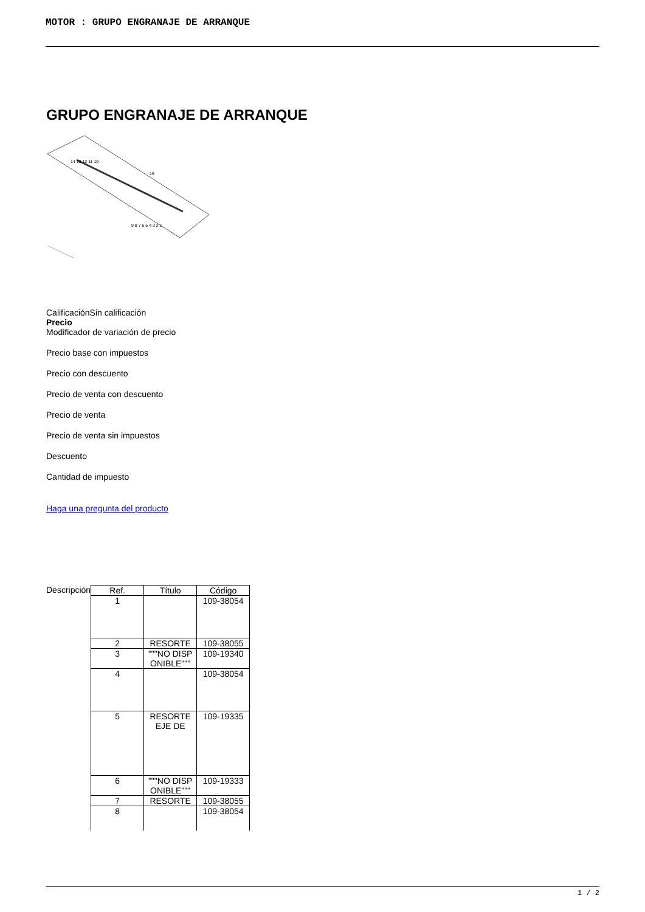MOTOR : GRUPO ENGRANAJE DE ARRANQUE
GRUPO ENGRANAJE DE ARRANQUE
14 13 12 11 10
15
9 8 7 6 5 4 3 2 1
CalificaciónSin calificación
Precio
Modificador de variación de precio
Precio base con impuestos
Precio con descuento
Precio de venta con descuento
Precio de venta
Precio de venta sin impuestos
Descuento
Cantidad de impuesto
Haga una pregunta del producto
| Descripción | / Ref. / Título / Código / / --- / --- / --- / / 1 / / 109-38054 / / 2 / RESORTE / 109-38055 / / 3 / """NO DISP ONIBLE""" / 109-19340 / / 4 / / 109-38054 / / 5 / RESORTE EJE DE / 109-19335 / / 6 / """NO DISP ONIBLE""" / 109-19333 / / 7 / RESORTE / 109-38055 / / 8 / / 109-38054 / |
1 / 2